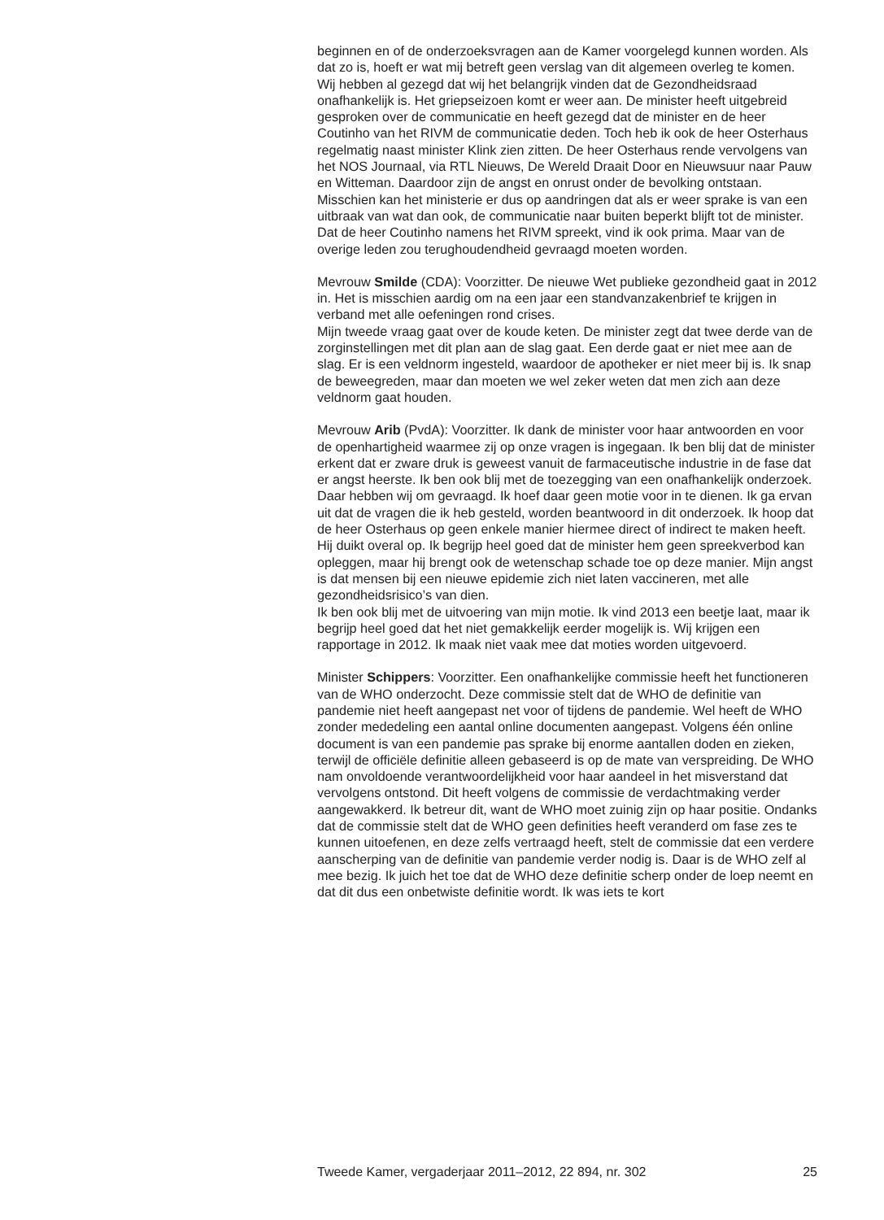beginnen en of de onderzoeksvragen aan de Kamer voorgelegd kunnen worden. Als dat zo is, hoeft er wat mij betreft geen verslag van dit algemeen overleg te komen.
Wij hebben al gezegd dat wij het belangrijk vinden dat de Gezondheidsraad onafhankelijk is. Het griepseizoen komt er weer aan. De minister heeft uitgebreid gesproken over de communicatie en heeft gezegd dat de minister en de heer Coutinho van het RIVM de communicatie deden. Toch heb ik ook de heer Osterhaus regelmatig naast minister Klink zien zitten. De heer Osterhaus rende vervolgens van het NOS Journaal, via RTL Nieuws, De Wereld Draait Door en Nieuwsuur naar Pauw en Witteman. Daardoor zijn de angst en onrust onder de bevolking ontstaan. Misschien kan het ministerie er dus op aandringen dat als er weer sprake is van een uitbraak van wat dan ook, de communicatie naar buiten beperkt blijft tot de minister. Dat de heer Coutinho namens het RIVM spreekt, vind ik ook prima. Maar van de overige leden zou terughoudendheid gevraagd moeten worden.
Mevrouw Smilde (CDA): Voorzitter. De nieuwe Wet publieke gezondheid gaat in 2012 in. Het is misschien aardig om na een jaar een standvanzakenbrief te krijgen in verband met alle oefeningen rond crises.
Mijn tweede vraag gaat over de koude keten. De minister zegt dat twee derde van de zorginstellingen met dit plan aan de slag gaat. Een derde gaat er niet mee aan de slag. Er is een veldnorm ingesteld, waardoor de apotheker er niet meer bij is. Ik snap de beweegreden, maar dan moeten we wel zeker weten dat men zich aan deze veldnorm gaat houden.
Mevrouw Arib (PvdA): Voorzitter. Ik dank de minister voor haar antwoorden en voor de openhartigheid waarmee zij op onze vragen is ingegaan. Ik ben blij dat de minister erkent dat er zware druk is geweest vanuit de farmaceutische industrie in de fase dat er angst heerste. Ik ben ook blij met de toezegging van een onafhankelijk onderzoek. Daar hebben wij om gevraagd. Ik hoef daar geen motie voor in te dienen. Ik ga ervan uit dat de vragen die ik heb gesteld, worden beantwoord in dit onderzoek. Ik hoop dat de heer Osterhaus op geen enkele manier hiermee direct of indirect te maken heeft. Hij duikt overal op. Ik begrijp heel goed dat de minister hem geen spreekverbod kan opleggen, maar hij brengt ook de wetenschap schade toe op deze manier. Mijn angst is dat mensen bij een nieuwe epidemie zich niet laten vaccineren, met alle gezondheidsrisico’s van dien.
Ik ben ook blij met de uitvoering van mijn motie. Ik vind 2013 een beetje laat, maar ik begrijp heel goed dat het niet gemakkelijk eerder mogelijk is. Wij krijgen een rapportage in 2012. Ik maak niet vaak mee dat moties worden uitgevoerd.
Minister Schippers: Voorzitter. Een onafhankelijke commissie heeft het functioneren van de WHO onderzocht. Deze commissie stelt dat de WHO de definitie van pandemie niet heeft aangepast net voor of tijdens de pandemie. Wel heeft de WHO zonder mededeling een aantal online documenten aangepast. Volgens één online document is van een pandemie pas sprake bij enorme aantallen doden en zieken, terwijl de officiële definitie alleen gebaseerd is op de mate van verspreiding. De WHO nam onvoldoende verantwoordelijkheid voor haar aandeel in het misverstand dat vervolgens ontstond. Dit heeft volgens de commissie de verdachtmaking verder aangewakkerd. Ik betreur dit, want de WHO moet zuinig zijn op haar positie. Ondanks dat de commissie stelt dat de WHO geen definities heeft veranderd om fase zes te kunnen uitoefenen, en deze zelfs vertraagd heeft, stelt de commissie dat een verdere aanscherping van de definitie van pandemie verder nodig is. Daar is de WHO zelf al mee bezig. Ik juich het toe dat de WHO deze definitie scherp onder de loep neemt en dat dit dus een onbetwiste definitie wordt. Ik was iets te kort
Tweede Kamer, vergaderjaar 2011–2012, 22 894, nr. 302 25